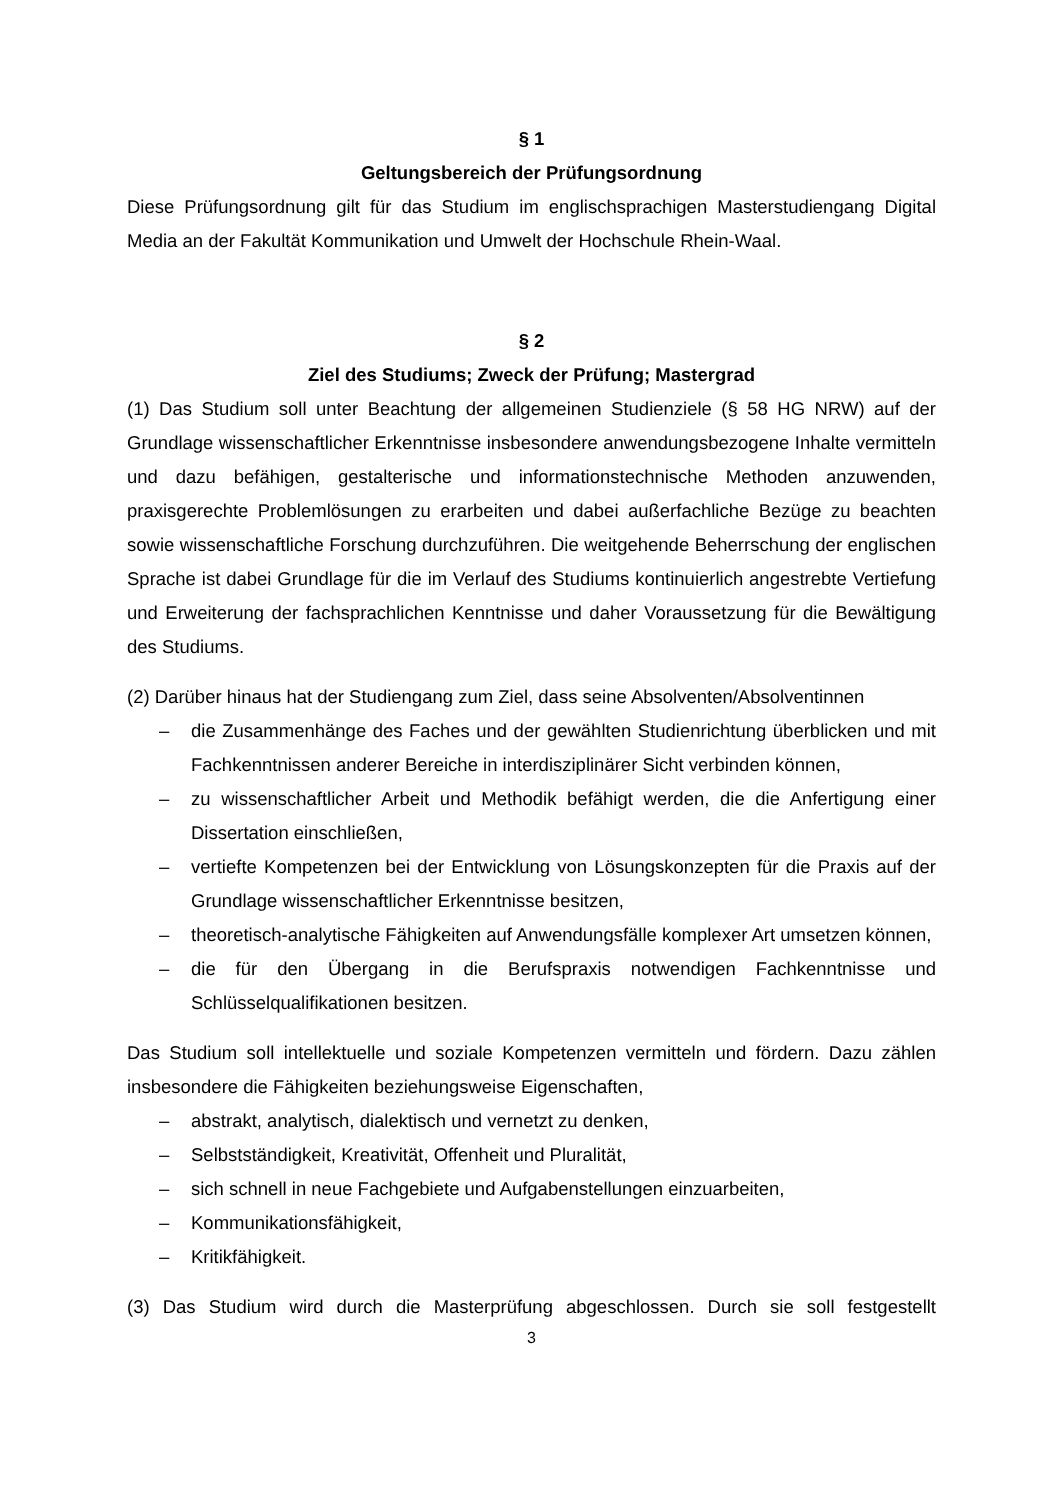§ 1
Geltungsbereich der Prüfungsordnung
Diese Prüfungsordnung gilt für das Studium im englischsprachigen Masterstudiengang Digital Media an der Fakultät Kommunikation und Umwelt der Hochschule Rhein-Waal.
§ 2
Ziel des Studiums; Zweck der Prüfung; Mastergrad
(1) Das Studium soll unter Beachtung der allgemeinen Studienziele (§ 58 HG NRW) auf der Grundlage wissenschaftlicher Erkenntnisse insbesondere anwendungsbezogene Inhalte vermitteln und dazu befähigen, gestalterische und informationstechnische Methoden anzuwenden, praxisgerechte Problemlösungen zu erarbeiten und dabei außerfachliche Bezüge zu beachten sowie wissenschaftliche Forschung durchzuführen. Die weitgehende Beherrschung der englischen Sprache ist dabei Grundlage für die im Verlauf des Studiums kontinuierlich angestrebte Vertiefung und Erweiterung der fachsprachlichen Kenntnisse und daher Voraussetzung für die Bewältigung des Studiums.
(2) Darüber hinaus hat der Studiengang zum Ziel, dass seine Absolventen/Absolventinnen
– die Zusammenhänge des Faches und der gewählten Studienrichtung überblicken und mit Fachkenntnissen anderer Bereiche in interdisziplinärer Sicht verbinden können,
– zu wissenschaftlicher Arbeit und Methodik befähigt werden, die die Anfertigung einer Dissertation einschließen,
– vertiefte Kompetenzen bei der Entwicklung von Lösungskonzepten für die Praxis auf der Grundlage wissenschaftlicher Erkenntnisse besitzen,
– theoretisch-analytische Fähigkeiten auf Anwendungsfälle komplexer Art umsetzen können,
– die für den Übergang in die Berufspraxis notwendigen Fachkenntnisse und Schlüsselqualifikationen besitzen.
Das Studium soll intellektuelle und soziale Kompetenzen vermitteln und fördern. Dazu zählen insbesondere die Fähigkeiten beziehungsweise Eigenschaften,
– abstrakt, analytisch, dialektisch und vernetzt zu denken,
– Selbstständigkeit, Kreativität, Offenheit und Pluralität,
– sich schnell in neue Fachgebiete und Aufgabenstellungen einzuarbeiten,
– Kommunikationsfähigkeit,
– Kritikfähigkeit.
(3) Das Studium wird durch die Masterprüfung abgeschlossen. Durch sie soll festgestellt
3